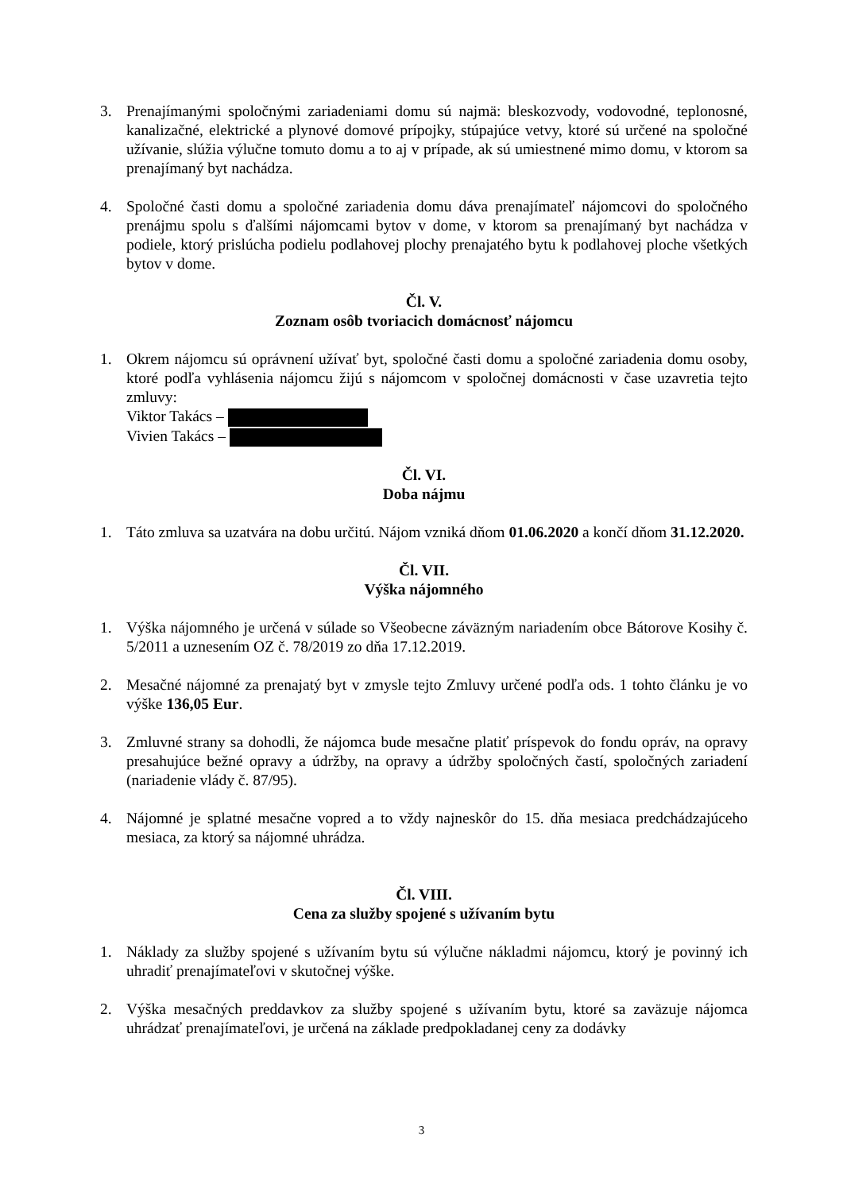3. Prenajímanými spoločnými zariadeniami domu sú najmä: bleskozvody, vodovodné, teplonosné, kanalizačné, elektrické a plynové domové prípojky, stúpajúce vetvy, ktoré sú určené na spoločné užívanie, slúžia výlučne tomuto domu a to aj v prípade, ak sú umiestnené mimo domu, v ktorom sa prenajímaný byt nachádza.
4. Spoločné časti domu a spoločné zariadenia domu dáva prenajímateľ nájomcovi do spoločného prenájmu spolu s ďalšími nájomcami bytov v dome, v ktorom sa prenajímaný byt nachádza v podiele, ktorý prislúcha podielu podlahovej plochy prenajatého bytu k podlahovej ploche všetkých bytov v dome.
Čl. V.
Zoznam osôb tvoriacich domácnosť nájomcu
1. Okrem nájomcu sú oprávnení užívať byt, spoločné časti domu a spoločné zariadenia domu osoby, ktoré podľa vyhlásenia nájomcu žijú s nájomcom v spoločnej domácnosti v čase uzavretia tejto zmluvy:
Viktor Takács –
Vivien Takács –
Čl. VI.
Doba nájmu
1. Táto zmluva sa uzatvára na dobu určitú. Nájom vzniká dňom 01.06.2020 a končí dňom 31.12.2020.
Čl. VII.
Výška nájomného
1. Výška nájomného je určená v súlade so Všeobecne záväzným nariadením obce Bátorove Kosihy č. 5/2011 a uznesením OZ č. 78/2019 zo dňa 17.12.2019.
2. Mesačné nájomné za prenajatý byt v zmysle tejto Zmluvy určené podľa ods. 1 tohto článku je vo výške 136,05 Eur.
3. Zmluvné strany sa dohodli, že nájomca bude mesačne platiť príspevok do fondu opráv, na opravy presahujúce bežné opravy a údržby, na opravy a údržby spoločných častí, spoločných zariadení (nariadenie vlády č. 87/95).
4. Nájomné je splatné mesačne vopred a to vždy najneskôr do 15. dňa mesiaca predchádzajúceho mesiaca, za ktorý sa nájomné uhrádza.
Čl. VIII.
Cena za služby spojené s užívaním bytu
1. Náklady za služby spojené s užívaním bytu sú výlučne nákladmi nájomcu, ktorý je povinný ich uhradiť prenajímateľovi v skutočnej výške.
2. Výška mesačných preddavkov za služby spojené s užívaním bytu, ktoré sa zaväzuje nájomca uhrádzať prenajímateľovi, je určená na základe predpokladanej ceny za dodávky
3